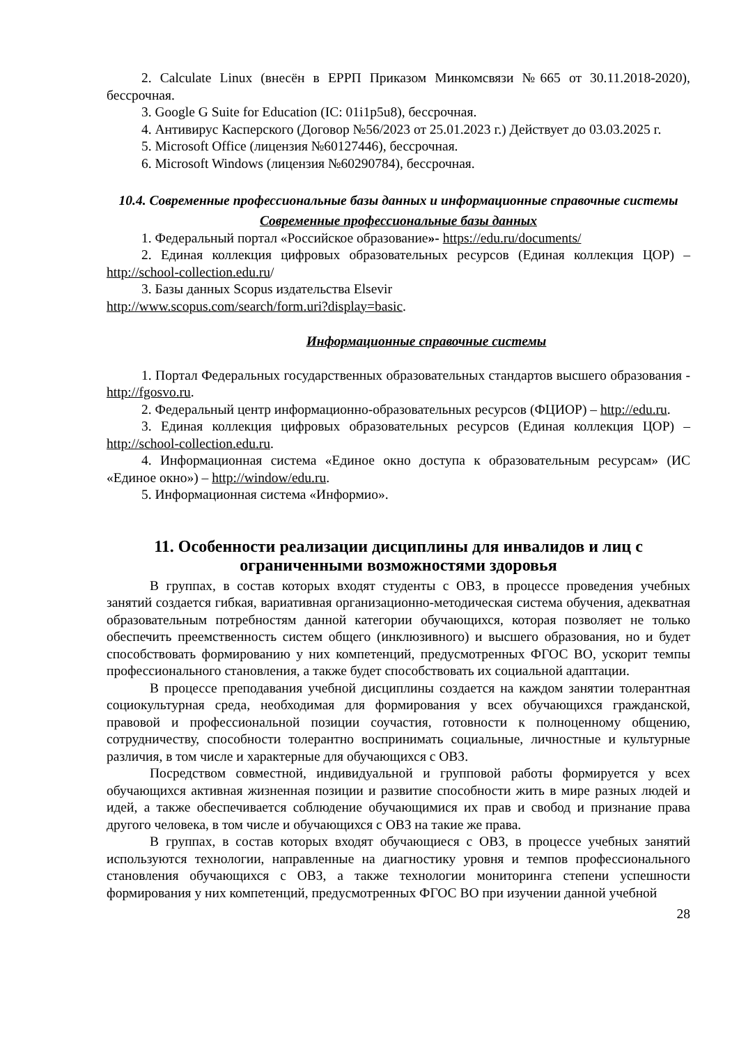2. Calculate Linux (внесён в ЕРРП Приказом Минкомсвязи №665 от 30.11.2018-2020), бессрочная.
3. Google G Suite for Education (IC: 01i1p5u8), бессрочная.
4. Антивирус Касперского (Договор №56/2023 от 25.01.2023 г.) Действует до 03.03.2025 г.
5. Microsoft Office (лицензия №60127446), бессрочная.
6. Microsoft Windows (лицензия №60290784), бессрочная.
10.4. Современные профессиональные базы данных и информационные справочные системы
Современные профессиональные базы данных
1. Федеральный портал «Российское образование»- https://edu.ru/documents/
2. Единая коллекция цифровых образовательных ресурсов (Единая коллекция ЦОР) – http://school-collection.edu.ru/
3. Базы данных Scopus издательства Elsevir
http://www.scopus.com/search/form.uri?display=basic.
Информационные справочные системы
1. Портал Федеральных государственных образовательных стандартов высшего образования - http://fgosvo.ru.
2. Федеральный центр информационно-образовательных ресурсов (ФЦИОР) – http://edu.ru.
3. Единая коллекция цифровых образовательных ресурсов (Единая коллекция ЦОР) – http://school-collection.edu.ru.
4. Информационная система «Единое окно доступа к образовательным ресурсам» (ИС «Единое окно») – http://window/edu.ru.
5. Информационная система «Информио».
11. Особенности реализации дисциплины для инвалидов и лиц с ограниченными возможностями здоровья
В группах, в состав которых входят студенты с ОВЗ, в процессе проведения учебных занятий создается гибкая, вариативная организационно-методическая система обучения, адекватная образовательным потребностям данной категории обучающихся, которая позволяет не только обеспечить преемственность систем общего (инклюзивного) и высшего образования, но и будет способствовать формированию у них компетенций, предусмотренных ФГОС ВО, ускорит темпы профессионального становления, а также будет способствовать их социальной адаптации.
В процессе преподавания учебной дисциплины создается на каждом занятии толерантная социокультурная среда, необходимая для формирования у всех обучающихся гражданской, правовой и профессиональной позиции соучастия, готовности к полноценному общению, сотрудничеству, способности толерантно воспринимать социальные, личностные и культурные различия, в том числе и характерные для обучающихся с ОВЗ.
Посредством совместной, индивидуальной и групповой работы формируется у всех обучающихся активная жизненная позиции и развитие способности жить в мире разных людей и идей, а также обеспечивается соблюдение обучающимися их прав и свобод и признание права другого человека, в том числе и обучающихся с ОВЗ на такие же права.
В группах, в состав которых входят обучающиеся с ОВЗ, в процессе учебных занятий используются технологии, направленные на диагностику уровня и темпов профессионального становления обучающихся с ОВЗ, а также технологии мониторинга степени успешности формирования у них компетенций, предусмотренных ФГОС ВО при изучении данной учебной
28